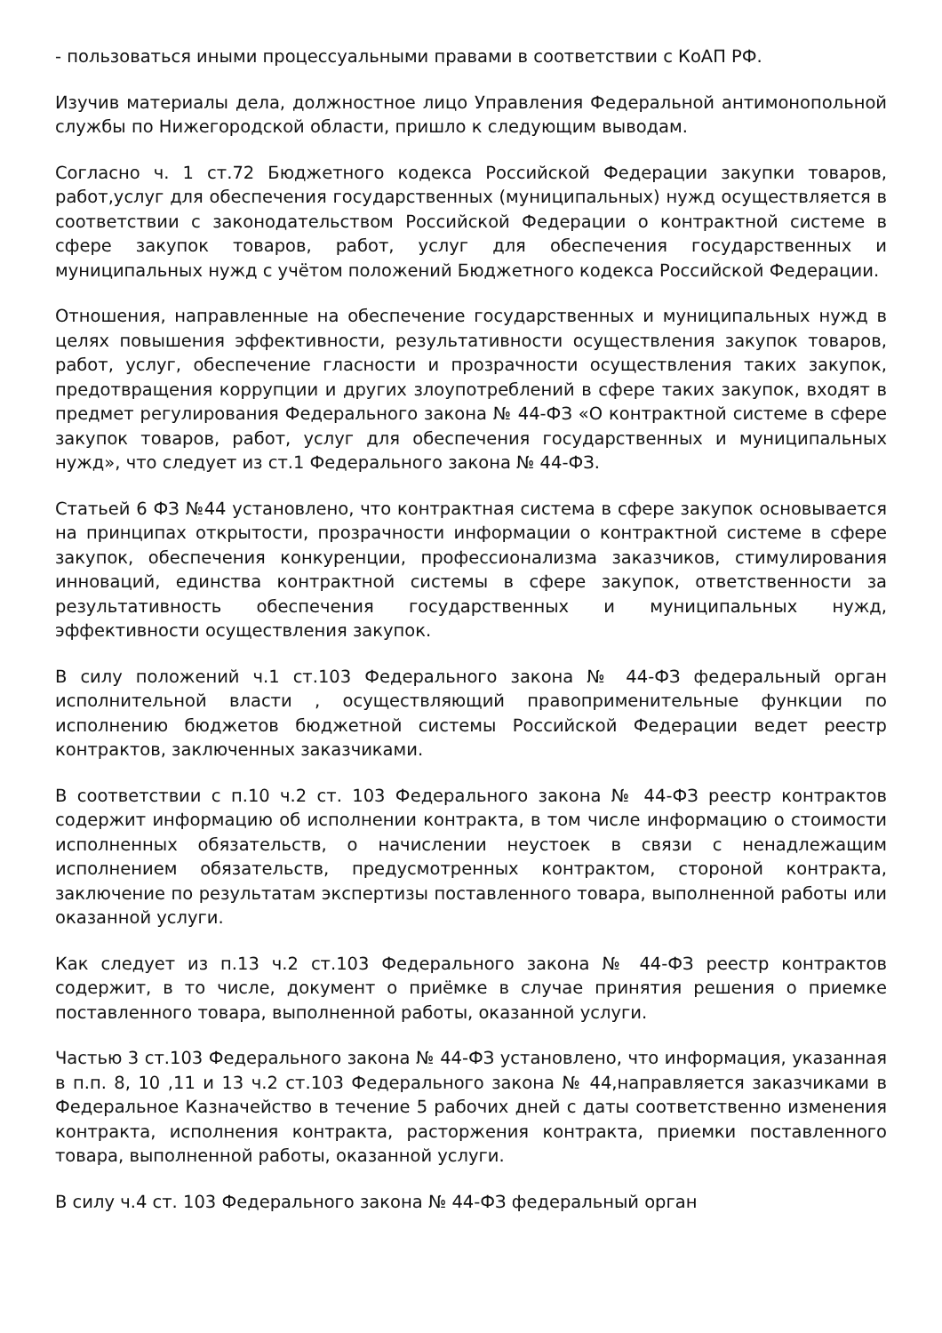- пользоваться иными процессуальными правами в соответствии с КоАП РФ.
Изучив материалы дела, должностное лицо Управления Федеральной антимонопольной службы по Нижегородской области, пришло к следующим выводам.
Согласно ч. 1 ст.72 Бюджетного кодекса Российской Федерации закупки товаров, работ,услуг для обеспечения государственных (муниципальных) нужд осуществляется в соответствии с законодательством Российской Федерации о контрактной системе в сфере закупок товаров, работ, услуг для обеспечения государственных и муниципальных нужд с учётом положений Бюджетного кодекса Российской Федерации.
Отношения, направленные на обеспечение государственных и муниципальных нужд в целях повышения эффективности, результативности осуществления закупок товаров, работ, услуг, обеспечение гласности и прозрачности осуществления таких закупок, предотвращения коррупции и других злоупотреблений в сфере таких закупок, входят в предмет регулирования Федерального закона № 44-ФЗ «О контрактной системе в сфере закупок товаров, работ, услуг для обеспечения государственных и муниципальных нужд», что следует из ст.1 Федерального закона № 44-ФЗ.
Статьей 6 ФЗ №44 установлено, что контрактная система в сфере закупок основывается на принципах открытости, прозрачности информации о контрактной системе в сфере закупок, обеспечения конкуренции, профессионализма заказчиков, стимулирования инноваций, единства контрактной системы в сфере закупок, ответственности за результативность обеспечения государственных и муниципальных нужд, эффективности осуществления закупок.
В силу положений ч.1 ст.103 Федерального закона № 44-ФЗ федеральный орган исполнительной власти , осуществляющий правоприменительные функции по исполнению бюджетов бюджетной системы Российской Федерации ведет реестр контрактов, заключенных заказчиками.
В соответствии с п.10 ч.2 ст. 103 Федерального закона № 44-ФЗ реестр контрактов содержит информацию об исполнении контракта, в том числе информацию о стоимости исполненных обязательств, о начислении неустоек в связи с ненадлежащим исполнением обязательств, предусмотренных контрактом, стороной контракта, заключение по результатам экспертизы поставленного товара, выполненной работы или оказанной услуги.
Как следует из п.13 ч.2 ст.103 Федерального закона № 44-ФЗ реестр контрактов содержит, в то числе, документ о приёмке в случае принятия решения о приемке поставленного товара, выполненной работы, оказанной услуги.
Частью 3 ст.103 Федерального закона № 44-ФЗ установлено, что информация, указанная в п.п. 8, 10 ,11 и 13 ч.2 ст.103 Федерального закона № 44,направляется заказчиками в Федеральное Казначейство в течение 5 рабочих дней с даты соответственно изменения контракта, исполнения контракта, расторжения контракта, приемки поставленного товара, выполненной работы, оказанной услуги.
В силу ч.4 ст. 103 Федерального закона № 44-ФЗ федеральный орган